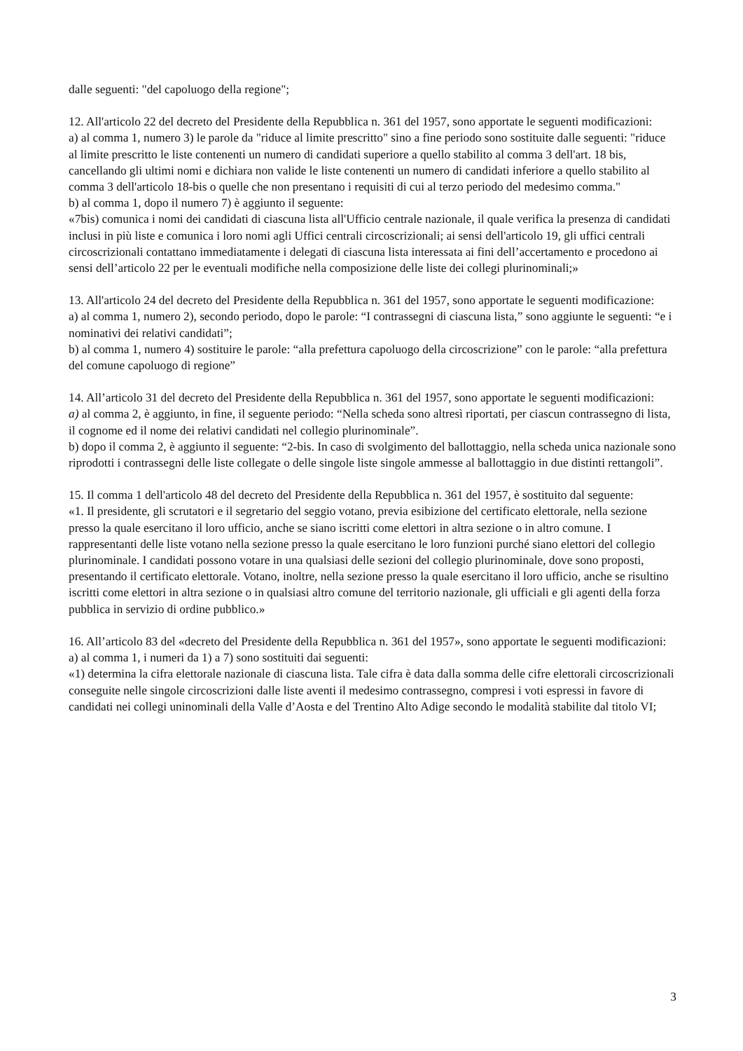dalle seguenti: "del capoluogo della regione";
12. All'articolo 22 del decreto del Presidente della Repubblica n. 361 del 1957, sono apportate le seguenti modificazioni:
a) al comma 1, numero 3) le parole da "riduce al limite prescritto" sino a fine periodo sono sostituite dalle seguenti: "riduce al limite prescritto le liste contenenti un numero di candidati superiore a quello stabilito al comma 3 dell'art. 18 bis, cancellando gli ultimi nomi e dichiara non valide le liste contenenti un numero di candidati inferiore a quello stabilito al comma 3 dell'articolo 18-bis o quelle che non presentano i requisiti di cui al terzo periodo del medesimo comma."
b) al comma 1, dopo il numero 7) è aggiunto il seguente:
«7bis) comunica i nomi dei candidati di ciascuna lista all'Ufficio centrale nazionale, il quale verifica la presenza di candidati inclusi in più liste e comunica i loro nomi agli Uffici centrali circoscrizionali; ai sensi dell'articolo 19, gli uffici centrali circoscrizionali contattano immediatamente i delegati di ciascuna lista interessata ai fini dell’accertamento e procedono ai sensi dell’articolo 22 per le eventuali modifiche nella composizione delle liste dei collegi plurinominali;»
13. All'articolo 24 del decreto del Presidente della Repubblica n. 361 del 1957, sono apportate le seguenti modificazione:
a) al comma 1, numero 2), secondo periodo, dopo le parole: “I contrassegni di ciascuna lista,” sono aggiunte le seguenti: “e i nominativi dei relativi candidati”;
b) al comma 1, numero 4) sostituire le parole: “alla prefettura capoluogo della circoscrizione” con le parole: “alla prefettura del comune capoluogo di regione”
14. All’articolo 31 del decreto del Presidente della Repubblica n. 361 del 1957, sono apportate le seguenti modificazioni:
a) al comma 2, è aggiunto, in fine, il seguente periodo: “Nella scheda sono altresì riportati, per ciascun contrassegno di lista, il cognome ed il nome dei relativi candidati nel collegio plurinominale”.
b) dopo il comma 2, è aggiunto il seguente: “2-bis. In caso di svolgimento del ballottaggio, nella scheda unica nazionale sono riprodotti i contrassegni delle liste collegate o delle singole liste singole ammesse al ballottaggio in due distinti rettangoli”.
15. Il comma 1 dell'articolo 48 del decreto del Presidente della Repubblica n. 361 del 1957, è sostituito dal seguente:
«1. Il presidente, gli scrutatori e il segretario del seggio votano, previa esibizione del certificato elettorale, nella sezione presso la quale esercitano il loro ufficio, anche se siano iscritti come elettori in altra sezione o in altro comune. I rappresentanti delle liste votano nella sezione presso la quale esercitano le loro funzioni purché siano elettori del collegio plurinominale. I candidati possono votare in una qualsiasi delle sezioni del collegio plurinominale, dove sono proposti, presentando il certificato elettorale. Votano, inoltre, nella sezione presso la quale esercitano il loro ufficio, anche se risultino iscritti come elettori in altra sezione o in qualsiasi altro comune del territorio nazionale, gli ufficiali e gli agenti della forza pubblica in servizio di ordine pubblico.»
16. All’articolo 83 del «decreto del Presidente della Repubblica n. 361 del 1957», sono apportate le seguenti modificazioni:
a) al comma 1, i numeri da 1) a 7) sono sostituiti dai seguenti:
«1) determina la cifra elettorale nazionale di ciascuna lista. Tale cifra è data dalla somma delle cifre elettorali circoscrizionali conseguite nelle singole circoscrizioni dalle liste aventi il medesimo contrassegno, compresi i voti espressi in favore di candidati nei collegi uninominali della Valle d’Aosta e del Trentino Alto Adige secondo le modalità stabilite dal titolo VI;
3